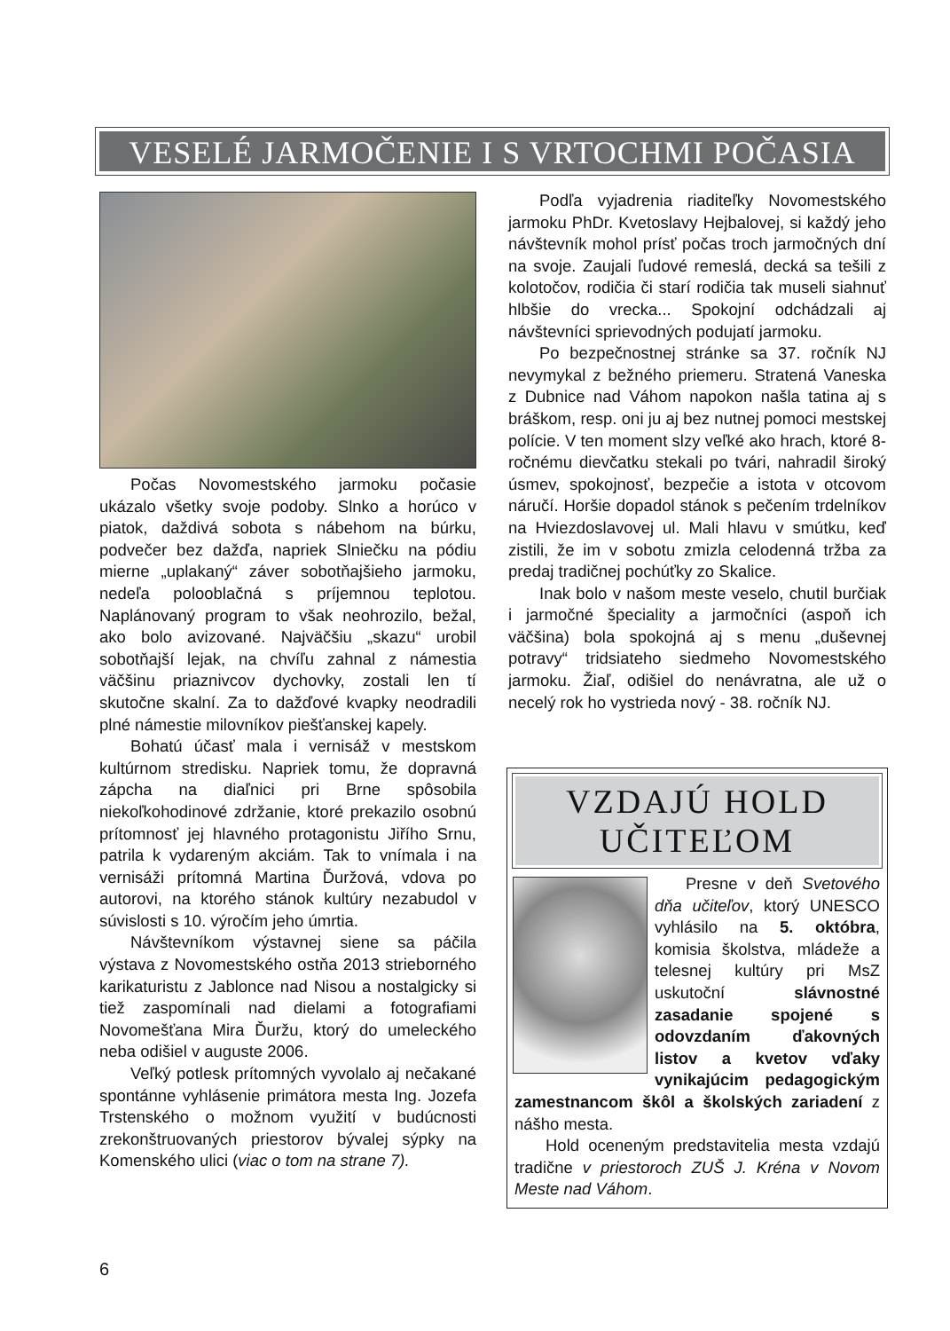VESELÉ JARMOČENIE I S VRTOCHMI POČASIA
Počas Novomestského jarmoku počasie ukázalo všetky svoje podoby. Slnko a horúco v piatok, daždivá sobota s nábehom na búrku, podvečer bez dažďa, napriek Slniečku na pódiu mierne „uplakaný“ záver sobotňajšieho jarmoku, nedeľa polooblačná s príjemnou teplotou. Naplánovaný program to však neohrozilo, bežal, ako bolo avizované. Najväčšiu „skazu“ urobil sobotňajší lejak, na chvíľu zahnal z námestia väčšinu priaznivcov dychovky, zostali len tí skutočne skalní. Za to dažďové kvapky neodradili plné námestie milovníkov piešťanskej kapely.
Bohatú účasť mala i vernisáž v mestskom kultúrnom stredisku. Napriek tomu, že dopravná zápcha na diaľnici pri Brne spôsobila niekoľkohodinové zdržanie, ktoré prekazilo osobnú prítomnosť jej hlavného protagonistu Jiřího Srnu, patrila k vydareným akciám. Tak to vnímala i na vernisáži prítomná Martina Ďuržová, vdova po autorovi, na ktorého stánok kultúry nezabudol v súvislosti s 10. výročím jeho úmrtia.
Návštevníkom výstavnej siene sa páčila výstava z Novomestského ostňa 2013 strieborného karikaturistu z Jablonce nad Nisou a nostalgicky si tiež zaspomínali nad dielami a fotografiami Novomešťana Mira Ďuržu, ktorý do umeleckého neba odišiel v auguste 2006.
Veľký potlesk prítomných vyvolalo aj nečakané spontánne vyhlásenie primátora mesta Ing. Jozefa Trstenského o možnom využití v budúcnosti zrekonštruovaných priestorov bývalej sýpky na Komenského ulici (viac o tom na strane 7).
Podľa vyjadrenia riaditeľky Novomestského jarmoku PhDr. Kvetoslavy Hejbalovej, si každý jeho návštevník mohol prísť počas troch jarmočných dní na svoje. Zaujali ľudové remeslá, decká sa tešili z kolotočov, rodičia či starí rodičia tak museli siahnuť hlbšie do vrecka... Spokojní odchádzali aj návštevníci sprievodných podujatí jarmoku.
Po bezpečnostnej stránke sa 37. ročník NJ nevymykal z bežného priemeru. Stratená Vaneska z Dubnice nad Váhom napokon našla tatina aj s bráškom, resp. oni ju aj bez nutnej pomoci mestskej polície. V ten moment slzy veľké ako hrach, ktoré 8-ročnému dievčatku stekali po tvári, nahradil široký úsmev, spokojnosť, bezpečie a istota v otcovom náručí. Horšie dopadol stánok s pečením trdelníkov na Hviezdoslavovej ul. Mali hlavu v smútku, keď zistili, že im v sobotu zmizla celodenná tržba za predaj tradičnej pochúťky zo Skalice.
Inak bolo v našom meste veselo, chutil burčiak i jarmočné špeciality a jarmočníci (aspoň ich väčšina) bola spokojná aj s menu „duševnej potravy“ tridsiateho siedmeho Novomestského jarmoku. Žiaľ, odišiel do nenávratna, ale už o necelý rok ho vystrieda nový - 38. ročník NJ.
VZDAJÚ HOLD
UČITEĽOM
Presne v deň Svetového dňa učiteľov, ktorý UNESCO vyhlásilo na 5. októbra, komisia školstva, mládeže a telesnej kultúry pri MsZ uskutoční slávnostné zasadanie spojené s odovzdaním ďakovných listov a kvetov vďaky vynikajúcim pedagogickým zamestnancom škôl a školských zariadení z nášho mesta.
Hold oceneným predstavitelia mesta vzdajú tradične v priestoroch ZUŠ J. Kréna v Novom Meste nad Váhom.
6